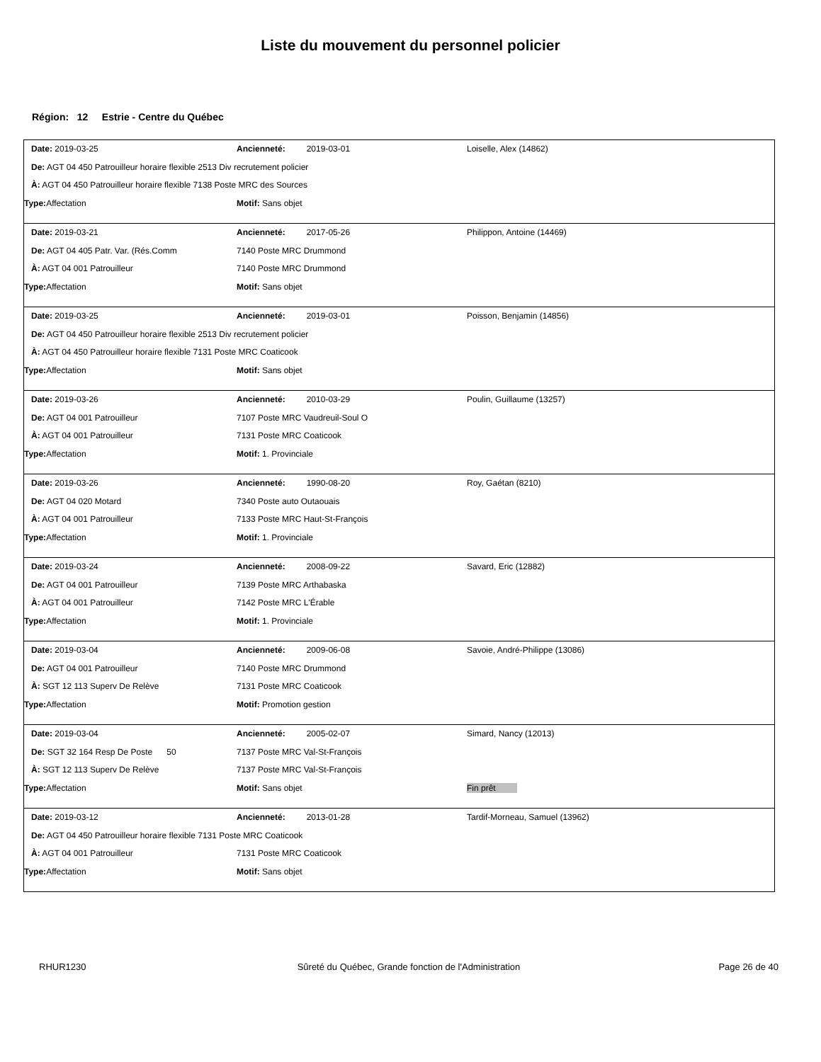Liste du mouvement du personnel policier
Région: 12 Estrie - Centre du Québec
Date: 2019-03-25 Ancienneté: 2019-03-01 Loiselle, Alex (14862)
De: AGT 04 450 Patrouilleur horaire flexible 2513 Div recrutement policier
À: AGT 04 450 Patrouilleur horaire flexible 7138 Poste MRC des Sources
Type: Affectation Motif: Sans objet
Date: 2019-03-21 Ancienneté: 2017-05-26 Philippon, Antoine (14469)
De: AGT 04 405 Patr. Var. (Rés.Comm 7140 Poste MRC Drummond
À: AGT 04 001 Patrouilleur 7140 Poste MRC Drummond
Type: Affectation Motif: Sans objet
Date: 2019-03-25 Ancienneté: 2019-03-01 Poisson, Benjamin (14856)
De: AGT 04 450 Patrouilleur horaire flexible 2513 Div recrutement policier
À: AGT 04 450 Patrouilleur horaire flexible 7131 Poste MRC Coaticook
Type: Affectation Motif: Sans objet
Date: 2019-03-26 Ancienneté: 2010-03-29 Poulin, Guillaume (13257)
De: AGT 04 001 Patrouilleur 7107 Poste MRC Vaudreuil-Soul O
À: AGT 04 001 Patrouilleur 7131 Poste MRC Coaticook
Type: Affectation Motif: 1. Provinciale
Date: 2019-03-26 Ancienneté: 1990-08-20 Roy, Gaétan (8210)
De: AGT 04 020 Motard 7340 Poste auto Outaouais
À: AGT 04 001 Patrouilleur 7133 Poste MRC Haut-St-François
Type: Affectation Motif: 1. Provinciale
Date: 2019-03-24 Ancienneté: 2008-09-22 Savard, Eric (12882)
De: AGT 04 001 Patrouilleur 7139 Poste MRC Arthabaska
À: AGT 04 001 Patrouilleur 7142 Poste MRC L'Érable
Type: Affectation Motif: 1. Provinciale
Date: 2019-03-04 Ancienneté: 2009-06-08 Savoie, André-Philippe (13086)
De: AGT 04 001 Patrouilleur 7140 Poste MRC Drummond
À: SGT 12 113 Superv De Relève 7131 Poste MRC Coaticook
Type: Affectation Motif: Promotion gestion
Date: 2019-03-04 Ancienneté: 2005-02-07 Simard, Nancy (12013)
De: SGT 32 164 Resp De Poste 50 7137 Poste MRC Val-St-François
À: SGT 12 113 Superv De Relève 7137 Poste MRC Val-St-François
Type: Affectation Motif: Sans objet Fin prêt
Date: 2019-03-12 Ancienneté: 2013-01-28 Tardif-Morneau, Samuel (13962)
De: AGT 04 450 Patrouilleur horaire flexible 7131 Poste MRC Coaticook
À: AGT 04 001 Patrouilleur 7131 Poste MRC Coaticook
Type: Affectation Motif: Sans objet
RHUR1230 Sûreté du Québec, Grande fonction de l'Administration
Page 26 de 40